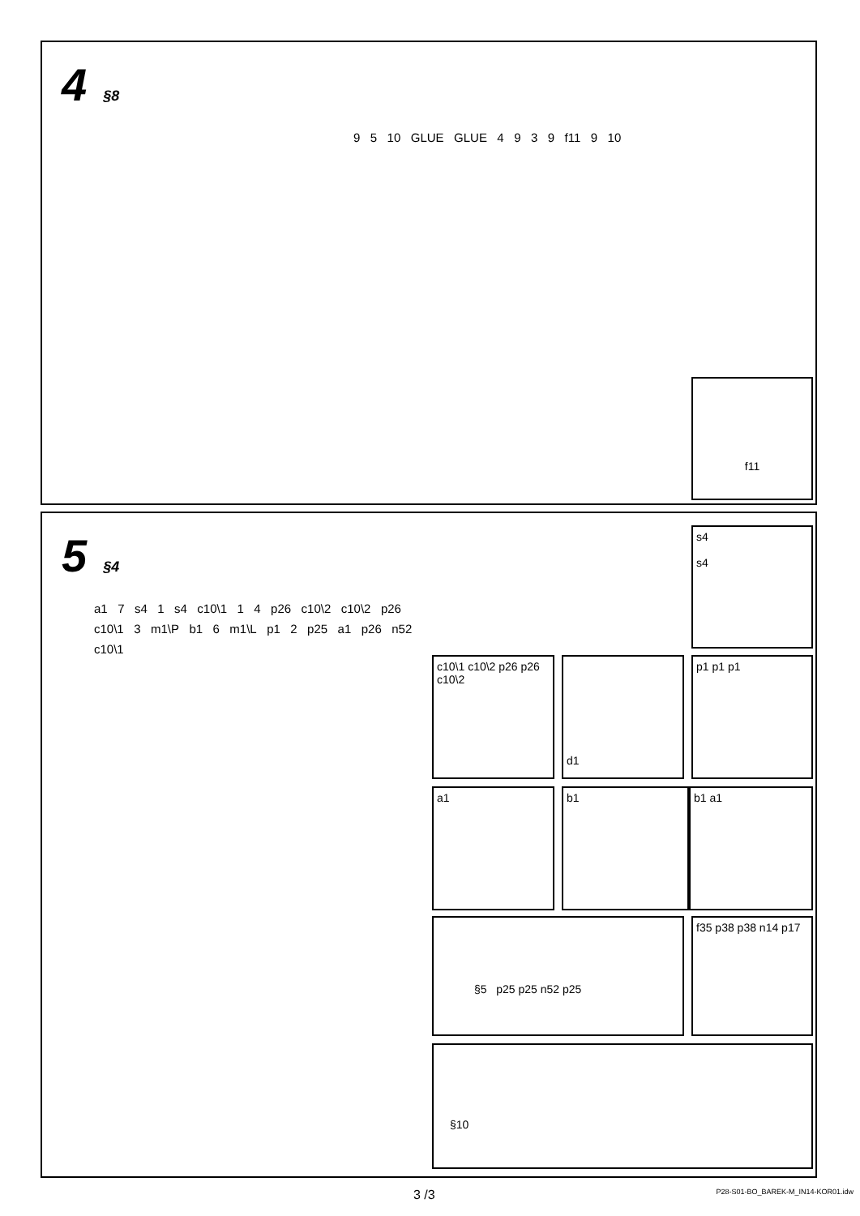4 §8
9 5 10 GLUE GLUE 4 9 3 9 f11 9 10
f11
5 §4
a1 7 s4 1 s4 c10\1 1 4 p26 c10\2 c10\2 p26 c10\1 3 m1\P b1 6 m1\L p1 2 p25 a1 p26 n52 c10\1
s4
s4
c10\1 c10\2 p26 p26 c10\2
d1 p1 p1 p1
a1 b1 b1 a1
§5 p25 p25 n52 p25
f35 p38 p38 n14 p17
§10
3 /3 P28-S01-BO_BAREK-M_IN14-KOR01.idw